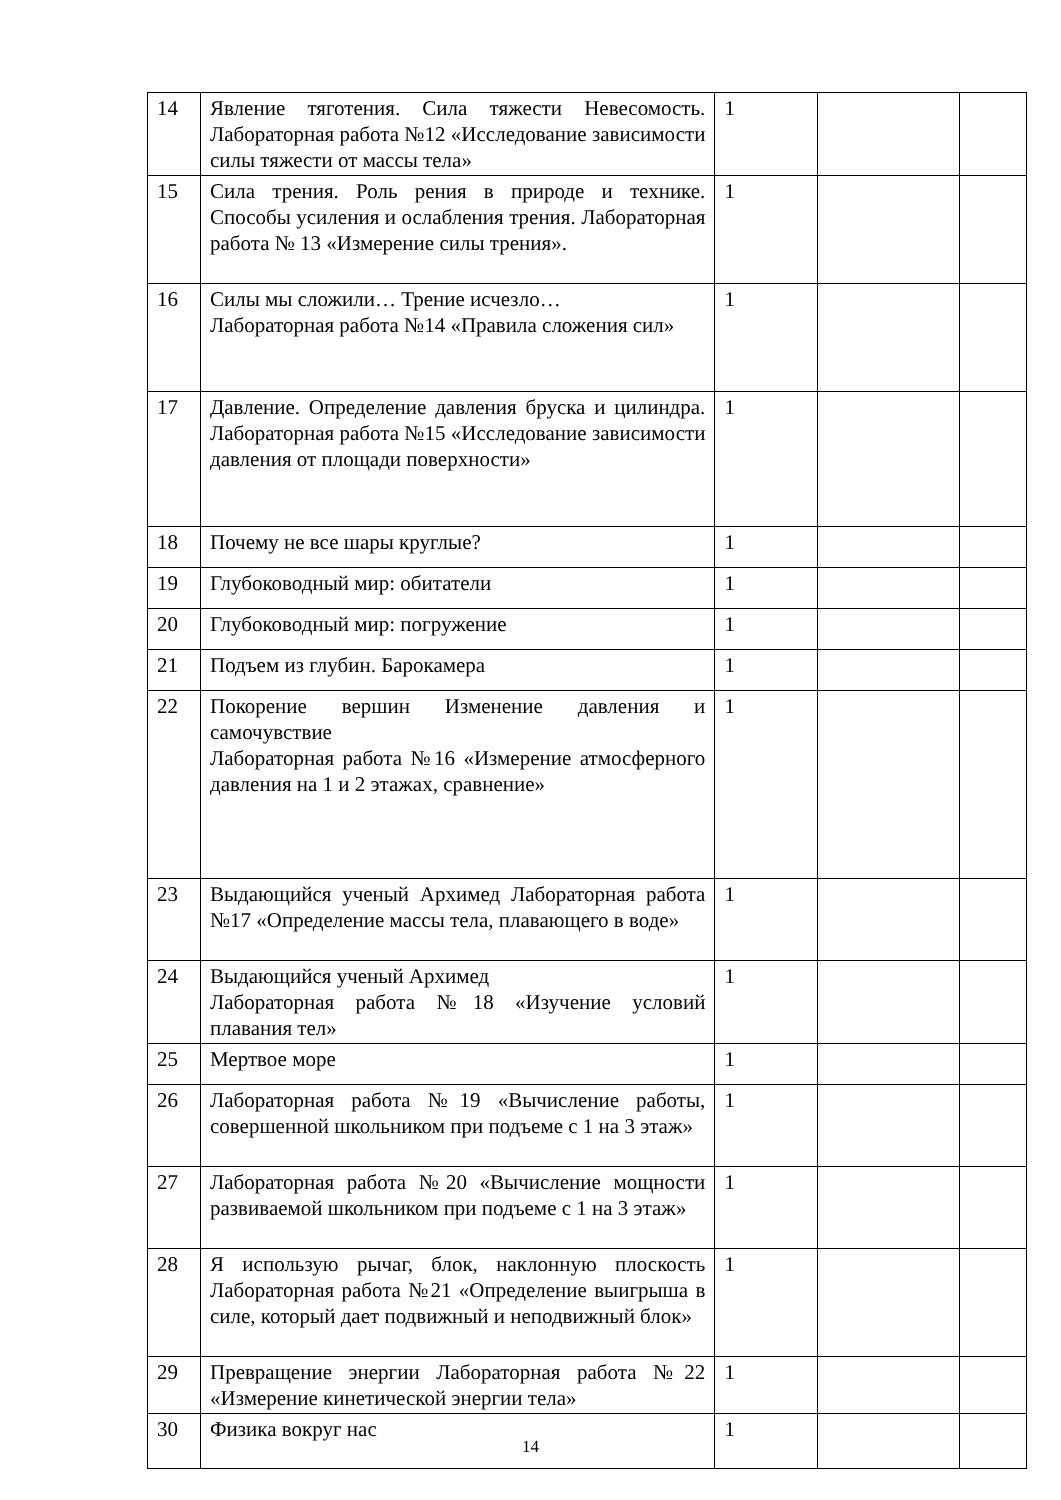| 14 | Явление тяготения. Сила тяжести Невесомость. Лабораторная работа №12 «Исследование зависимости силы тяжести от массы тела» | 1 | | |
| 15 | Сила трения. Роль рения в природе и технике. Способы усиления и ослабления трения. Лабораторная работа № 13 «Измерение силы трения». | 1 | | |
| 16 | Силы мы сложили… Трение исчезло… Лабораторная работа №14 «Правила сложения сил» | 1 | | |
| 17 | Давление. Определение давления бруска и цилиндра. Лабораторная работа №15 «Исследование зависимости давления от площади поверхности» | 1 | | |
| 18 | Почему не все шары круглые? | 1 | | |
| 19 | Глубоководный мир: обитатели | 1 | | |
| 20 | Глубоководный мир: погружение | 1 | | |
| 21 | Подъем из глубин. Барокамера | 1 | | |
| 22 | Покорение вершин Изменение давления и самочувствие Лабораторная работа №16 «Измерение атмосферного давления на 1 и 2 этажах, сравнение» | 1 | | |
| 23 | Выдающийся ученый Архимед Лабораторная работа №17 «Определение массы тела, плавающего в воде» | 1 | | |
| 24 | Выдающийся ученый Архимед Лабораторная работа №18 «Изучение условий плавания тел» | 1 | | |
| 25 | Мертвое море | 1 | | |
| 26 | Лабораторная работа №19 «Вычисление работы, совершенной школьником при подъеме с 1 на 3 этаж» | 1 | | |
| 27 | Лабораторная работа №20 «Вычисление мощности развиваемой школьником при подъеме с 1 на 3 этаж» | 1 | | |
| 28 | Я использую рычаг, блок, наклонную плоскость Лабораторная работа №21 «Определение выигрыша в силе, который дает подвижный и неподвижный блок» | 1 | | |
| 29 | Превращение энергии Лабораторная работа №22 «Измерение кинетической энергии тела» | 1 | | |
| 30 | Физика вокруг нас | 1 | | |
14